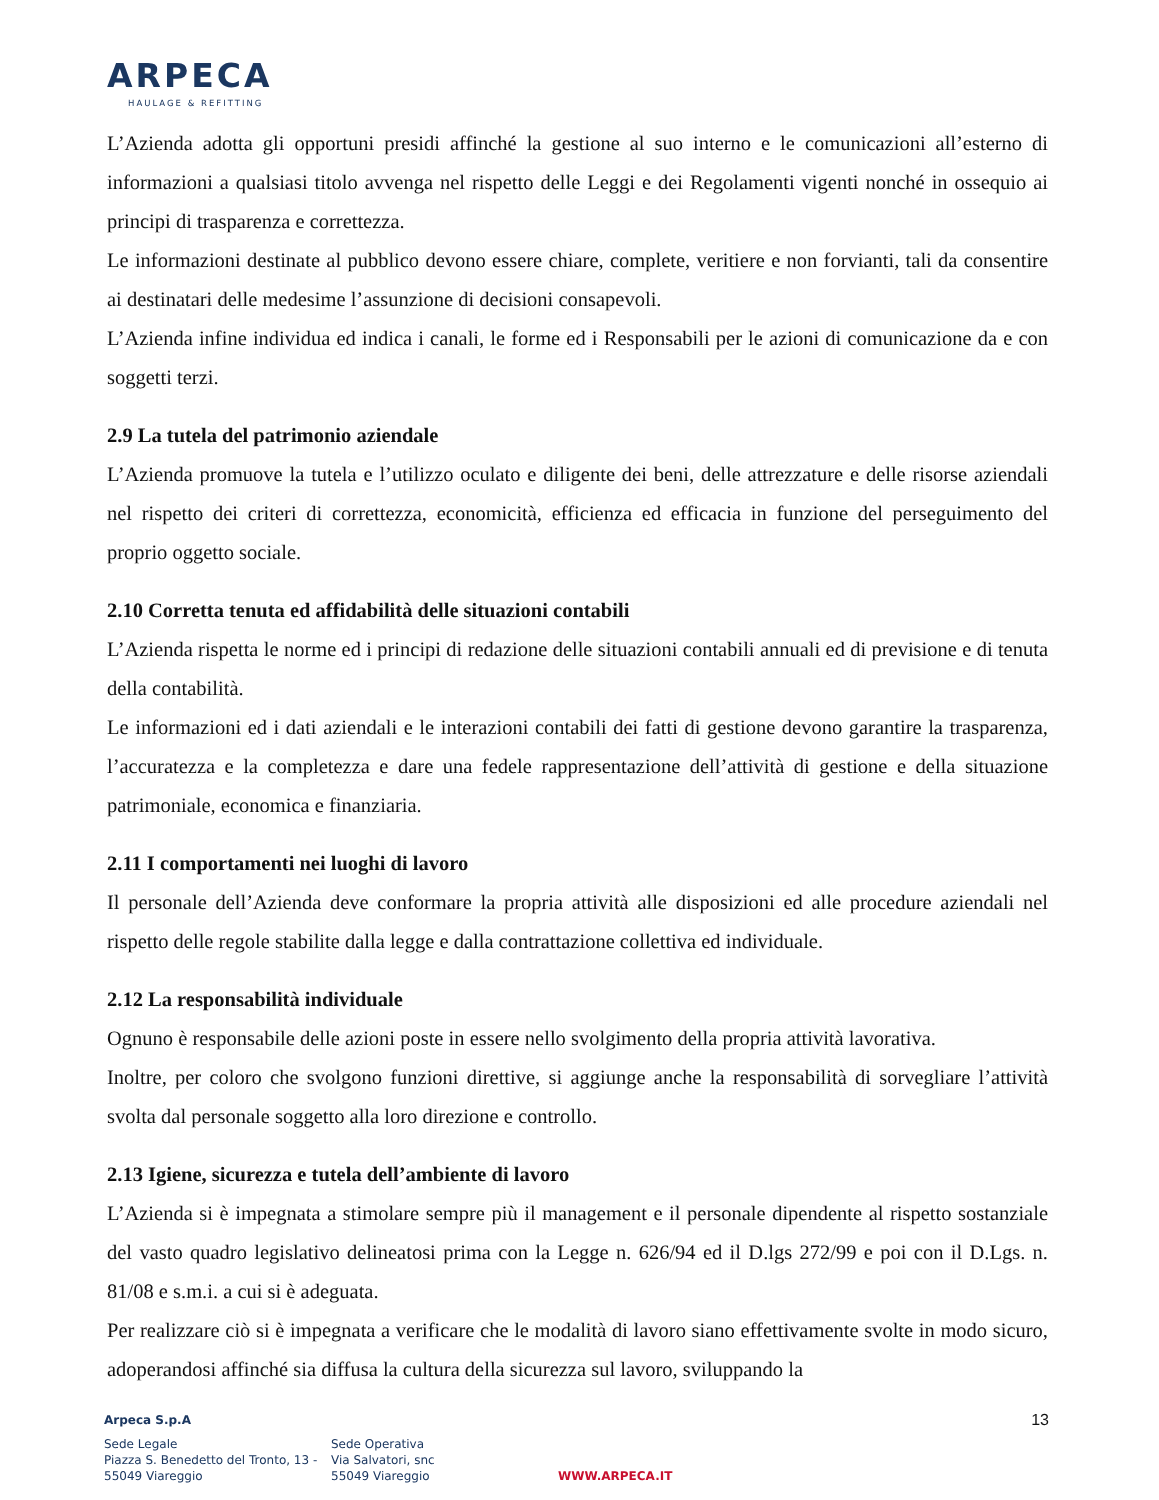ARPECA
HAULAGE & REFITTING
L’Azienda adotta gli opportuni presidi affinché la gestione al suo interno e le comunicazioni all’esterno di informazioni a qualsiasi titolo avvenga nel rispetto delle Leggi e dei Regolamenti vigenti nonché in ossequio ai principi di trasparenza e correttezza.
Le informazioni destinate al pubblico devono essere chiare, complete, veritiere e non forvianti, tali da consentire ai destinatari delle medesime l’assunzione di decisioni consapevoli.
L’Azienda infine individua ed indica i canali, le forme ed i Responsabili per le azioni di comunicazione da e con soggetti terzi.
2.9 La tutela del patrimonio aziendale
L’Azienda promuove la tutela e l’utilizzo oculato e diligente dei beni, delle attrezzature e delle risorse aziendali nel rispetto dei criteri di correttezza, economicità, efficienza ed efficacia in funzione del perseguimento del proprio oggetto sociale.
2.10 Corretta tenuta ed affidabilità delle situazioni contabili
L’Azienda rispetta le norme ed i principi di redazione delle situazioni contabili annuali ed di previsione e di tenuta della contabilità.
Le informazioni ed i dati aziendali e le interazioni contabili dei fatti di gestione devono garantire la trasparenza, l’accuratezza e la completezza e dare una fedele rappresentazione dell’attività di gestione e della situazione patrimoniale, economica e finanziaria.
2.11 I comportamenti nei luoghi di lavoro
Il personale dell’Azienda deve conformare la propria attività alle disposizioni ed alle procedure aziendali nel rispetto delle regole stabilite dalla legge e dalla contrattazione collettiva ed individuale.
2.12 La responsabilità individuale
Ognuno è responsabile delle azioni poste in essere nello svolgimento della propria attività lavorativa.
Inoltre, per coloro che svolgono funzioni direttive, si aggiunge anche la responsabilità di sorvegliare l’attività svolta dal personale soggetto alla loro direzione e controllo.
2.13 Igiene, sicurezza e tutela dell’ambiente di lavoro
L’Azienda si è impegnata a stimolare sempre più il management e il personale dipendente al rispetto sostanziale del vasto quadro legislativo delineatosi prima con la Legge n. 626/94 ed il D.lgs 272/99 e poi con il D.Lgs. n. 81/08 e s.m.i. a cui si è adeguata.
Per realizzare ciò si è impegnata a verificare che le modalità di lavoro siano effettivamente svolte in modo sicuro, adoperandosi affinché sia diffusa la cultura della sicurezza sul lavoro, sviluppando la
13
Arpeca S.p.A
Sede Legale
Piazza S. Benedetto del Tronto, 13 -
55049 Viareggio
Sede Operativa
Via Salvatori, snc
55049 Viareggio
WWW.ARPECA.IT